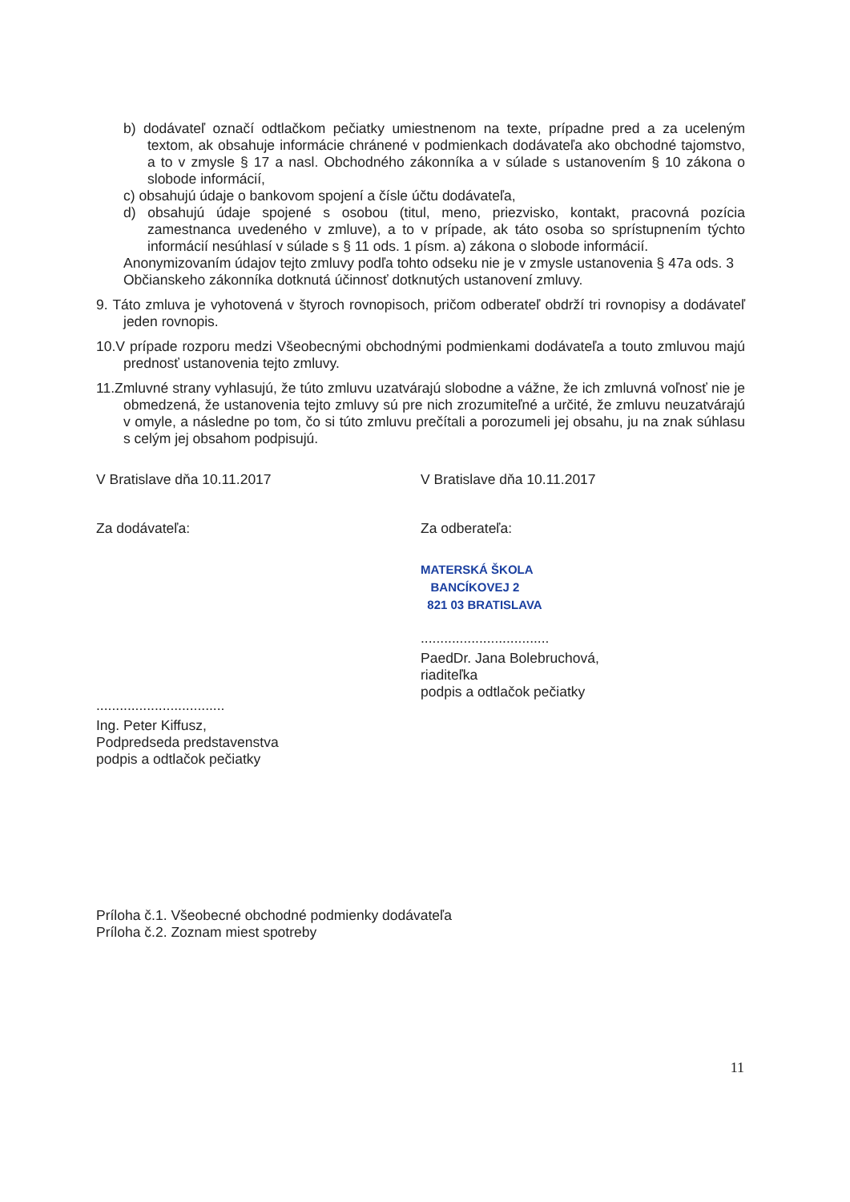b) dodávateľ označí odtlačkom pečiatky umiestnenom na texte, prípadne pred a za uceleným textom, ak obsahuje informácie chránené v podmienkach dodávateľa ako obchodné tajomstvo, a to v zmysle § 17 a nasl. Obchodného zákonníka a v súlade s ustanovením § 10 zákona o slobode informácií,
c) obsahujú údaje o bankovom spojení a čísle účtu dodávateľa,
d) obsahujú údaje spojené s osobou (titul, meno, priezvisko, kontakt, pracovná pozícia zamestnanca uvedeného v zmluve), a to v prípade, ak táto osoba so sprístupnením týchto informácií nesúhlasí v súlade s § 11 ods. 1 písm. a) zákona o slobode informácií.
Anonymizovaním údajov tejto zmluvy podľa tohto odseku nie je v zmysle ustanovenia § 47a ods. 3 Občianskeho zákonníka dotknutá účinnosť dotknutých ustanovení zmluvy.
9. Táto zmluva je vyhotovená v štyroch rovnopisoch, pričom odberateľ obdrží tri rovnopisy a dodávateľ jeden rovnopis.
10.V prípade rozporu medzi Všeobecnými obchodnými podmienkami dodávateľa a touto zmluvou majú prednosť ustanovenia tejto zmluvy.
11.Zmluvné strany vyhlasujú, že túto zmluvu uzatvárajú slobodne a vážne, že ich zmluvná voľnosť nie je obmedzená, že ustanovenia tejto zmluvy sú pre nich zrozumiteľné a určité, že zmluvu neuzatvárajú v omyle, a následne po tom, čo si túto zmluvu prečítali a porozumeli jej obsahu, ju na znak súhlasu s celým jej obsahom podpisujú.
V Bratislave dňa 10.11.2017
Za dodávateľa:
.................................
Ing. Peter Kiffusz,
Podpredseda predstavenstva
podpis a odtlačok pečiatky
V Bratislave dňa 10.11.2017
Za odberateľa:
MATERSKÁ ŠKOLA
BANCÍKOVEJ 2
821 03 BRATISLAVA
.................................
PaedDr. Jana Bolebruchová,
riaditeľka
podpis a odtlačok pečiatky
Príloha č.1. Všeobecné obchodné podmienky dodávateľa
Príloha č.2. Zoznam miest spotreby
11